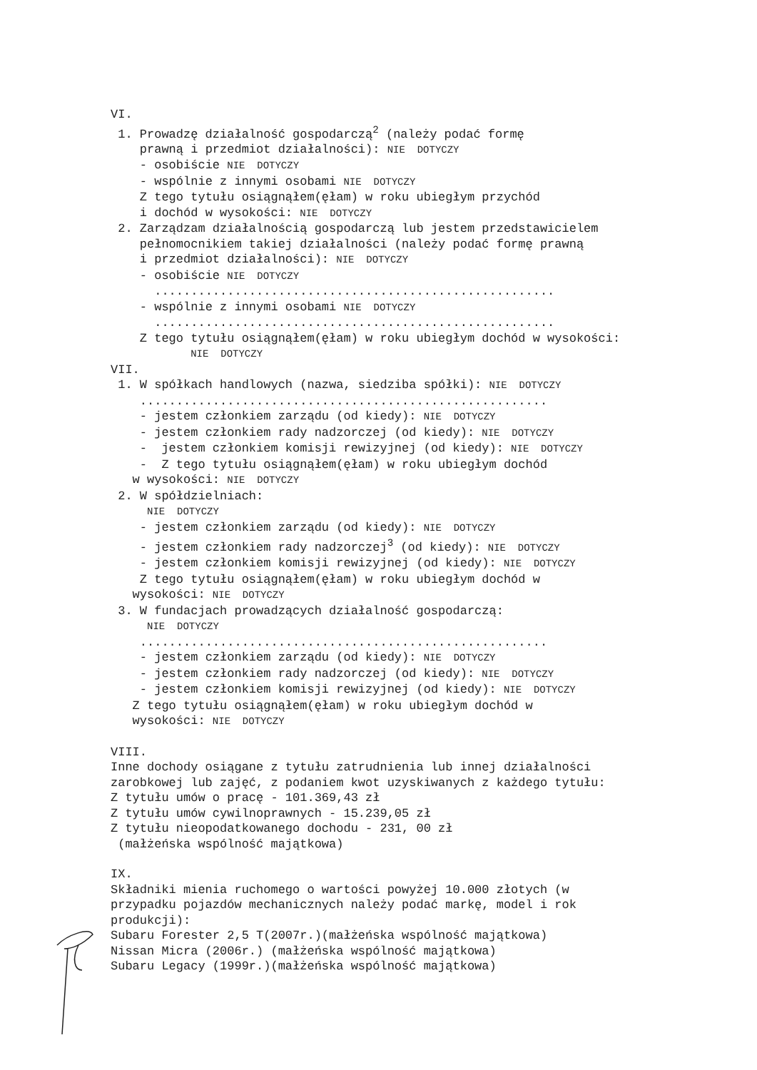VI.
1. Prowadzę działalność gospodarczą<sup>2</sup> (należy podać formę
prawną i przedmiot działalności): NIE DOTYCZY
- osobiście NIE DOTYCZY
- wspólnie z innymi osobami NIE DOTYCZY
Z tego tytułu osiągnąłem(ęłam) w roku ubiegłym przychód
i dochód w wysokości: NIE DOTYCZY
2. Zarządzam działalnością gospodarczą lub jestem przedstawicielem
pełnomocnikiem takiej działalności (należy podać formę prawną
i przedmiot działalności): NIE DOTYCZY
- osobiście NIE DOTYCZY
.......................................................
- wspólnie z innymi osobami NIE DOTYCZY
.......................................................
Z tego tytułu osiągnąłem(ęłam) w roku ubiegłym dochód w wysokości:
NIE DOTYCZY
VII.
1. W spółkach handlowych (nazwa, siedziba spółki): NIE DOTYCZY
........................................................
- jestem członkiem zarządu (od kiedy): NIE DOTYCZY
- jestem członkiem rady nadzorczej (od kiedy): NIE DOTYCZY
- jestem członkiem komisji rewizyjnej (od kiedy): NIE DOTYCZY
- Z tego tytułu osiągnąłem(ęłam) w roku ubiegłym dochód
w wysokości: NIE DOTYCZY
2. W spółdzielniach:
NIE DOTYCZY
- jestem członkiem zarządu (od kiedy): NIE DOTYCZY
- jestem członkiem rady nadzorczej<sup>3</sup> (od kiedy): NIE DOTYCZY
- jestem członkiem komisji rewizyjnej (od kiedy): NIE DOTYCZY
Z tego tytułu osiągnąłem(ęłam) w roku ubiegłym dochód w
wysokości: NIE DOTYCZY
3. W fundacjach prowadzących działalność gospodarczą:
NIE DOTYCZY
........................................................
- jestem członkiem zarządu (od kiedy): NIE DOTYCZY
- jestem członkiem rady nadzorczej (od kiedy): NIE DOTYCZY
- jestem członkiem komisji rewizyjnej (od kiedy): NIE DOTYCZY
Z tego tytułu osiągnąłem(ęłam) w roku ubiegłym dochód w
wysokości: NIE DOTYCZY
VIII.
Inne dochody osiągane z tytułu zatrudnienia lub innej działalności
zarobkowej lub zajęć, z podaniem kwot uzyskiwanych z każdego tytułu:
Z tytułu umów o pracę - 101.369,43 zł
Z tytułu umów cywilnoprawnych - 15.239,05 zł
Z tytułu nieopodatkowanego dochodu - 231, 00 zł
(małżeńska wspólność majątkowa)
IX.
Składniki mienia ruchomego o wartości powyżej 10.000 złotych (w
przypadku pojazdów mechanicznych należy podać markę, model i rok
produkcji):
Subaru Forester 2,5 T(2007r.)(małżeńska wspólność majątkowa)
Nissan Micra (2006r.) (małżeńska wspólność majątkowa)
Subaru Legacy (1999r.)(małżeńska wspólność majątkowa)